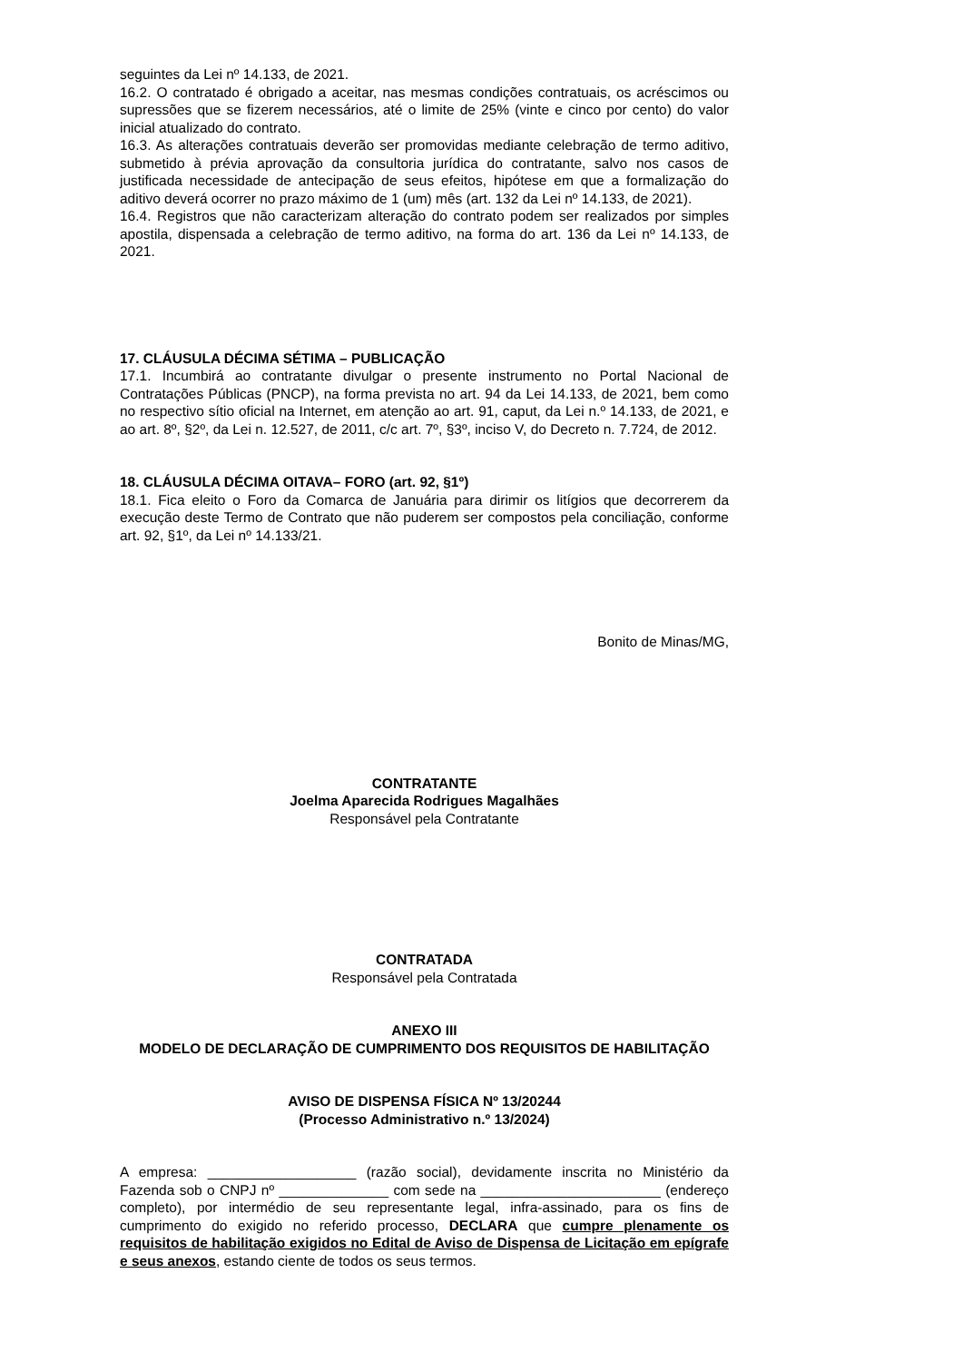seguintes da Lei nº 14.133, de 2021.
16.2. O contratado é obrigado a aceitar, nas mesmas condições contratuais, os acréscimos ou supressões que se fizerem necessários, até o limite de 25% (vinte e cinco por cento) do valor inicial atualizado do contrato.
16.3. As alterações contratuais deverão ser promovidas mediante celebração de termo aditivo, submetido à prévia aprovação da consultoria jurídica do contratante, salvo nos casos de justificada necessidade de antecipação de seus efeitos, hipótese em que a formalização do aditivo deverá ocorrer no prazo máximo de 1 (um) mês (art. 132 da Lei nº 14.133, de 2021).
16.4. Registros que não caracterizam alteração do contrato podem ser realizados por simples apostila, dispensada a celebração de termo aditivo, na forma do art. 136 da Lei nº 14.133, de 2021.
17. CLÁUSULA DÉCIMA SÉTIMA – PUBLICAÇÃO
17.1. Incumbirá ao contratante divulgar o presente instrumento no Portal Nacional de Contratações Públicas (PNCP), na forma prevista no art. 94 da Lei 14.133, de 2021, bem como no respectivo sítio oficial na Internet, em atenção ao art. 91, caput, da Lei n.º 14.133, de 2021, e ao art. 8º, §2º, da Lei n. 12.527, de 2011, c/c art. 7º, §3º, inciso V, do Decreto n. 7.724, de 2012.
18. CLÁUSULA DÉCIMA OITAVA– FORO (art. 92, §1º)
18.1. Fica eleito o Foro da Comarca de Januária para dirimir os litígios que decorrerem da execução deste Termo de Contrato que não puderem ser compostos pela conciliação, conforme art. 92, §1º, da Lei nº 14.133/21.
Bonito de Minas/MG,
CONTRATANTE
Joelma Aparecida Rodrigues Magalhães
Responsável pela Contratante
CONTRATADA
Responsável pela Contratada
ANEXO III
MODELO DE DECLARAÇÃO DE CUMPRIMENTO DOS REQUISITOS DE HABILITAÇÃO
AVISO DE DISPENSA FÍSICA Nº 13/20244
(Processo Administrativo n.º 13/2024)
A empresa: ___________________ (razão social), devidamente inscrita no Ministério da Fazenda sob o CNPJ nº ______________ com sede na _______________________ (endereço completo), por intermédio de seu representante legal, infra-assinado, para os fins de cumprimento do exigido no referido processo, DECLARA que cumpre plenamente os requisitos de habilitação exigidos no Edital de Aviso de Dispensa de Licitação em epígrafe e seus anexos, estando ciente de todos os seus termos.